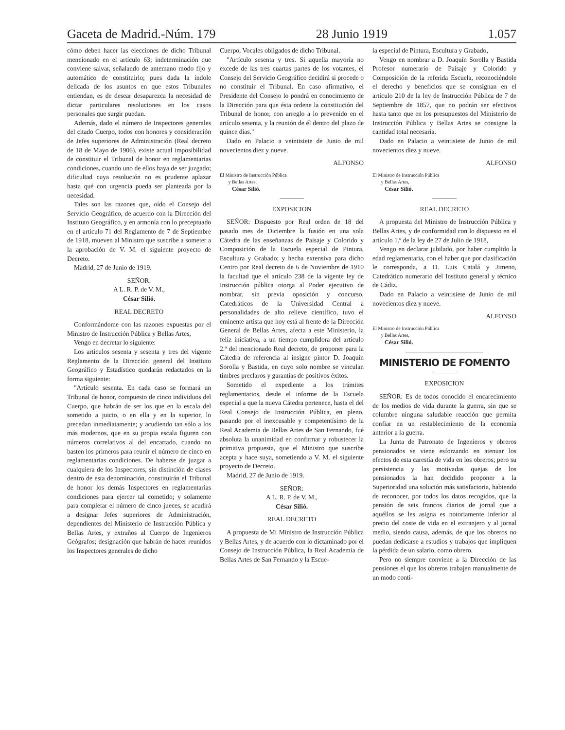Gaceta de Madrid.-Núm. 179 28 Junio 1919 1.057
cómo deben hacer las elecciones de dicho Tribunal mencionado en el artículo 63; indeterminación que conviene salvar, señalando de antemano modo fijo y automático de constituirlo; pues dada la índole delicada de los asuntos en que estos Tribunales entiendan, es de desear desaparezca la necesidad de dictar particulares resoluciones en los casos personales que surgir puedan.
Además, dado el número de Inspectores generales del citado Cuerpo, todos con honores y consideración de Jefes superiores de Administración (Real decreto de 18 de Mayo de 1906), existe actual imposibilidad de constituir el Tribunal de honor en reglamentarias condiciones, cuando uno de ellos haya de ser juzgado; dificultad cuya resolución no es prudente aplazar hasta qué con urgencia pueda ser planteada por la necesidad.
Tales son las razones que, oído el Consejo del Servicio Geográfico, de acuerdo con la Dirección del Instituto Geográfico, y en armonía con lo preceptuado en el artículo 71 del Reglamento de 7 de Septiembre de 1918, mueven al Ministro que suscribe a someter a la aprobación de V. M. el siguiente proyecto de Decreto.
Madrid, 27 de Junio de 1919.
SEÑOR:
A L. R. P. de V. M.,
César Silió.
REAL DECRETO
Conformándome con las razones expuestas por el Ministro de Instrucción Pública y Bellas Artes,
Vengo en decretar lo siguiente:
Los artículos sesenta y sesenta y tres del vigente Reglamento de la Dirección general del Instituto Geográfico y Estadístico quedarán redactados en la forma siguiente:
"Artículo sesenta. En cada caso se formará un Tribunal de honor, compuesto de cinco individuos del Cuerpo, que habrán de ser los que en la escala del sometido a juicio, o en ella y en la superior, lo precedan inmediatamente; y acudiendo tan sólo a los más modernos, que en su propia escala figuren con números correlativos al del encartado, cuando no basten los primeros para reunir el número de cinco en reglamentarias condiciones. De haberse de juzgar a cualquiera de los Inspectores, sin distinción de clases dentro de esta denominación, constituirán el Tribunal de honor los demás Inspectores en reglamentarias condiciones para ejercer tal cometido; y solamente para completar el número de cinco jueces, se acudirá a designar Jefes superiores de Administración, dependientes del Ministerio de Instrucción Pública y Bellas Artes, y extraños al Cuerpo de Ingenieros Geógrafos; designación que habrán de hacer reunidos los Inspectores generales de dicho
Cuerpo, Vocales obligados de dicho Tribunal.
"Artículo sesenta y tres. Si aquella mayoría no excede de las tres cuartas partes de los votantes, el Consejo del Servicio Geográfico decidirá si procede o no constituir el Tribunal. En caso afirmativo, el Presidente del Consejo lo pondrá en conocimiento de la Dirección para que ésta ordene la constitución del Tribunal de honor, con arreglo a lo prevenido en el artículo sesenta, y la reunión de él dentro del plazo de quince días."
Dado en Palacio a veintisiete de Junio de mil novecientos diez y nueve.
ALFONSO
El Ministro de Instrucción Pública
y Bellas Artes,
César Silió.
EXPOSICION
SEÑOR: Dispuesto por Real orden de 18 del pasado mes de Diciembre la fusión en una sola Cátedra de las enseñanzas de Paisaje y Colorido y Composición de la Escuela especial de Pintura, Escultura y Grabado; y hecha extensiva para dicho Centro por Real decreto de 6 de Noviembre de 1910 la facultad que el artículo 238 de la vigente ley de Instrucción pública otorga al Poder ejecutivo de nombrar, sin previa oposición y concurso, Catedráticos de la Universidad Central a personalidades de alto relieve científico, tuvo el eminente artista que hoy está al frente de la Dirección General de Bellas Artes, afecta a este Ministerio, la feliz iniciativa, a un tiempo cumplidora del artículo 2.º del mencionado Real decreto, de proponer para la Cátedra de referencia al insigne pintor D. Joaquín Sorolla y Bastida, en cuyo solo nombre se vinculan timbres preclaros y garantías de positivos éxitos.
Sometido el expediente a los trámites reglamentarios, desde el informe de la Escuela especial a que la nueva Cátedra pertenece, hasta el del Real Consejo de Instrucción Pública, en pleno, pasando por el inexcusable y competentísimo de la Real Academia de Bellas Artes de San Fernando, fué absoluta la unanimidad en confirmar y robustecer la primitiva propuesta, que el Ministro que suscribe acepta y hace suya, sometiendo a V. M. el siguiente proyecto de Decreto.
Madrid, 27 de Junio de 1919.
SEÑOR:
A L. R. P. de V. M.,
César Silió.
REAL DECRETO
A propuesta de Mi Ministro de Instrucción Pública y Bellas Artes, y de acuerdo con lo dictaminado por el Consejo de Instrucción Pública, la Real Academia de Bellas Artes de San Fernando y la Escue-
la especial de Pintura, Escultura y Grabado,
Vengo en nombrar a D. Joaquín Sorolla y Bastida Profesor numerario de Paisaje y Colorido y Composición de la referida Escuela, reconociéndole el derecho y beneficios que se consignan en el artículo 210 de la ley de Instrucción Pública de 7 de Septiembre de 1857, que no podrán ser efectivos hasta tanto que en los presupuestos del Ministerio de Instrucción Pública y Bellas Artes se consigne la cantidad total necesaria.
Dado en Palacio a veintisiete de Junio de mil novecientos diez y nueve.
ALFONSO
El Ministro de Instrucción Pública
y Bellas Artes,
César Silió.
REAL DECRETO
A propuesta del Ministro de Instrucción Pública y Bellas Artes, y de conformidad con lo dispuesto en el artículo 1.º de la ley de 27 de Julio de 1918,
Vengo en declarar jubilado, por haber cumplido la edad reglamentaria, con el haber que por clasificación le corresponda, a D. Luis Catalá y Jimeno, Catedrático numerario del Instituto general y técnico de Cádiz.
Dado en Palacio a veintisiete de Junio de mil novecientos diez y nueve.
ALFONSO
El Ministro de Instrucción Pública
y Bellas Artes,
César Silió.
MINISTERIO DE FOMENTO
EXPOSICION
SEÑOR: Es de todos conocido el encarecimiento de los medios de vida durante la guerra, sin que se columbre ninguna saludable reacción que permita confiar en un restablecimiento de la economía anterior a la guerra.
La Junta de Patronato de Ingenieros y obreros pensionados se viene esforzando en atenuar los efectos de esta carestía de vida en los obreros; pero su persistencia y las motivadas quejas de los pensionados la han decidido proponer a la Superioridad una solución más satisfactoria, habiendo de reconocer, por todos los datos recogidos, que la pensión de seis francos diarios de jornal que a aquéllos se les asigna es notoriamente inferior al precio del coste de vida en el extranjero y al jornal medio, siendo causa, además, de que los obreros no puedan dedicarse a estudios y trabajos que impliquen la pérdida de un salario, como obrero.
Pero no siempre conviene a la Dirección de las pensiones el que los obreros trabajen manualmente de un modo conti-